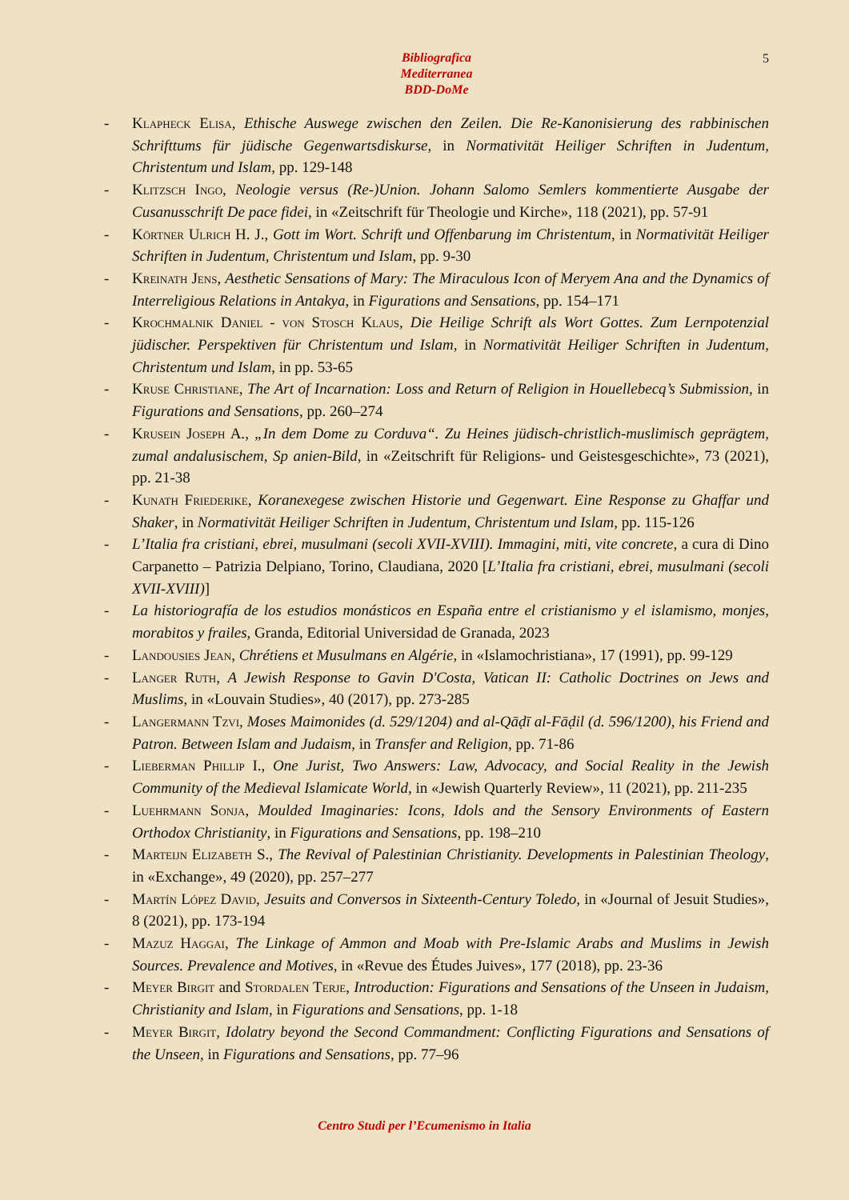Bibliografica
Mediterranea
BDD-DoMe
5
- Klapheck Elisa, Ethische Auswege zwischen den Zeilen. Die Re-Kanonisierung des rabbinischen Schrifttums für jüdische Gegenwartsdiskurse, in Normativität Heiliger Schriften in Judentum, Christentum und Islam, pp. 129-148
- Klitzsch Ingo, Neologie versus (Re-)Union. Johann Salomo Semlers kommentierte Ausgabe der Cusanusschrift De pace fidei, in «Zeitschrift für Theologie und Kirche», 118 (2021), pp. 57-91
- Körtner Ulrich H. J., Gott im Wort. Schrift und Offenbarung im Christentum, in Normativität Heiliger Schriften in Judentum, Christentum und Islam, pp. 9-30
- Kreinath Jens, Aesthetic Sensations of Mary: The Miraculous Icon of Meryem Ana and the Dynamics of Interreligious Relations in Antakya, in Figurations and Sensations, pp. 154–171
- Krochmalnik Daniel - von Stosch Klaus, Die Heilige Schrift als Wort Gottes. Zum Lernpotenzial jüdischer. Perspektiven für Christentum und Islam, in Normativität Heiliger Schriften in Judentum, Christentum und Islam, in pp. 53-65
- Kruse Christiane, The Art of Incarnation: Loss and Return of Religion in Houellebecq’s Submission, in Figurations and Sensations, pp. 260–274
- Krusein Joseph A., „In dem Dome zu Corduva“. Zu Heines jüdisch-christlich-muslimisch geprägtem, zumal andalusischem, Sp anien-Bild, in «Zeitschrift für Religions- und Geistesgeschichte», 73 (2021), pp. 21-38
- Kunath Friederike, Koranexegese zwischen Historie und Gegenwart. Eine Response zu Ghaffar und Shaker, in Normativität Heiliger Schriften in Judentum, Christentum und Islam, pp. 115-126
- L’Italia fra cristiani, ebrei, musulmani (secoli XVII-XVIII). Immagini, miti, vite concrete, a cura di Dino Carpanetto – Patrizia Delpiano, Torino, Claudiana, 2020 [L’Italia fra cristiani, ebrei, musulmani (secoli XVII-XVIII)]
- La historiografía de los estudios monásticos en España entre el cristianismo y el islamismo, monjes, morabitos y frailes, Granda, Editorial Universidad de Granada, 2023
- Landousies Jean, Chrétiens et Musulmans en Algérie, in «Islamochristiana», 17 (1991), pp. 99-129
- Langer Ruth, A Jewish Response to Gavin D'Costa, Vatican II: Catholic Doctrines on Jews and Muslims, in «Louvain Studies», 40 (2017), pp. 273-285
- Langermann Tzvi, Moses Maimonides (d. 529/1204) and al-Qāḍī al-Fāḍil (d. 596/1200), his Friend and Patron. Between Islam and Judaism, in Transfer and Religion, pp. 71-86
- Lieberman Phillip I., One Jurist, Two Answers: Law, Advocacy, and Social Reality in the Jewish Community of the Medieval Islamicate World, in «Jewish Quarterly Review», 11 (2021), pp. 211-235
- Luehrmann Sonja, Moulded Imaginaries: Icons, Idols and the Sensory Environments of Eastern Orthodox Christianity, in Figurations and Sensations, pp. 198–210
- Marteijn Elizabeth S., The Revival of Palestinian Christianity. Developments in Palestinian Theology, in «Exchange», 49 (2020), pp. 257–277
- Martín López David, Jesuits and Conversos in Sixteenth-Century Toledo, in «Journal of Jesuit Studies», 8 (2021), pp. 173-194
- Mazuz Haggai, The Linkage of Ammon and Moab with Pre-Islamic Arabs and Muslims in Jewish Sources. Prevalence and Motives, in «Revue des Études Juives», 177 (2018), pp. 23-36
- Meyer Birgit and Stordalen Terje, Introduction: Figurations and Sensations of the Unseen in Judaism, Christianity and Islam, in Figurations and Sensations, pp. 1-18
- Meyer Birgit, Idolatry beyond the Second Commandment: Conflicting Figurations and Sensations of the Unseen, in Figurations and Sensations, pp. 77–96
Centro Studi per l’Ecumenismo in Italia